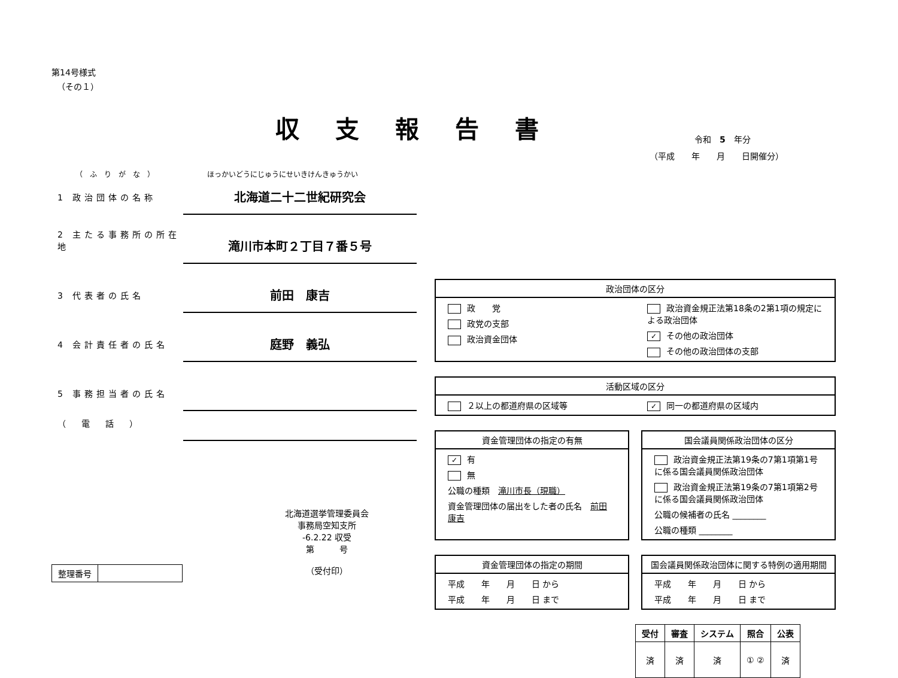第14号様式
（その１）
収支報告書
（ふりがな） ほっかいどうにじゅうにせいきけんきゅうかい
1 政治団体の名称
北海道二十二世紀研究会
2 主たる事務所の所在地
滝川市本町２丁目７番５号
3 代表者の氏名
前田　康吉
4 会計責任者の氏名
庭野　義弘
5 事務担当者の氏名
（　電　話　）
北海道選挙管理委員会
事務局空知支所
-6.2.22 収受
第　　　号
（受付印）
| 整理番号 | |
令和　5　年分
（平成　　年　　月　　日開催分）
政治団体の区分
政　　党
政党の支部
政治資金団体
政治資金規正法第18条の2第1項の規定による政治団体
✓ その他の政治団体
その他の政治団体の支部
活動区域の区分
２以上の都道府県の区域等
✓ 同一の都道府県の区域内
資金管理団体の指定の有無
✓ 有
無
公職の種類　滝川市長（現職）
資金管理団体の届出をした者の氏名　前田 康吉
国会議員関係政治団体の区分
政治資金規正法第19条の7第1項第1号に係る国会議員関係政治団体
政治資金規正法第19条の7第1項第2号に係る国会議員関係政治団体
公職の候補者の氏名 ________
公職の種類 ________
資金管理団体の指定の期間
平成　　年　　月　　日 から
平成　　年　　月　　日 まで
国会議員関係政治団体に関する特例の適用期間
平成　　年　　月　　日 から
平成　　年　　月　　日 まで
| 受付 | 審査 | システム | 照合 | 公表 |
| --- | --- | --- | --- | --- |
| 済 | 済 | 済 | ① ② | 済 |